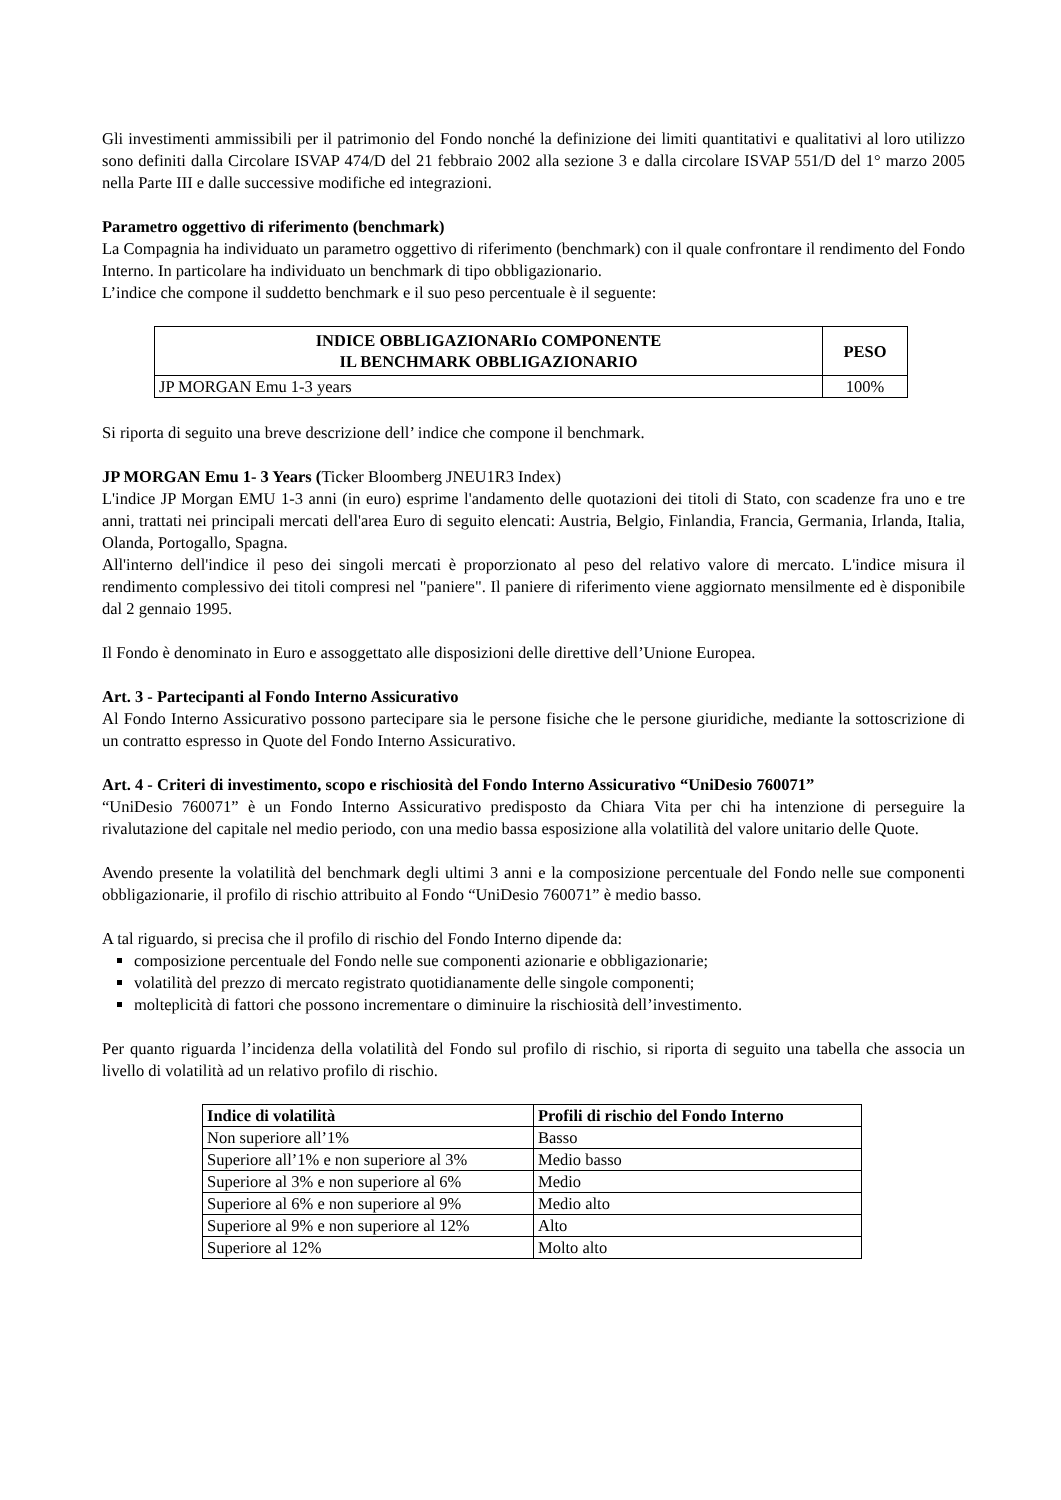Gli investimenti ammissibili per il patrimonio del Fondo nonché la definizione dei limiti quantitativi e qualitativi al loro utilizzo sono definiti dalla Circolare ISVAP 474/D del 21 febbraio 2002 alla sezione 3 e dalla circolare ISVAP 551/D del 1° marzo 2005 nella Parte III e dalle successive modifiche ed integrazioni.
Parametro oggettivo di riferimento (benchmark)
La Compagnia ha individuato un parametro oggettivo di riferimento (benchmark) con il quale confrontare il rendimento del Fondo Interno. In particolare ha individuato un benchmark di tipo obbligazionario.
L’indice che compone il suddetto benchmark e il suo peso percentuale è il seguente:
| INDICE OBBLIGAZIONARIo COMPONENTE IL BENCHMARK OBBLIGAZIONARIO | PESO |
| --- | --- |
| JP MORGAN Emu 1-3 years | 100% |
Si riporta di seguito una breve descrizione dell’ indice che compone il benchmark.
JP MORGAN Emu 1- 3 Years (Ticker Bloomberg JNEU1R3 Index)
L'indice JP Morgan EMU 1-3 anni (in euro) esprime l'andamento delle quotazioni dei titoli di Stato, con scadenze fra uno e tre anni, trattati nei principali mercati dell'area Euro di seguito elencati: Austria, Belgio, Finlandia, Francia, Germania, Irlanda, Italia, Olanda, Portogallo, Spagna.
All'interno dell'indice il peso dei singoli mercati è proporzionato al peso del relativo valore di mercato. L'indice misura il rendimento complessivo dei titoli compresi nel "paniere". Il paniere di riferimento viene aggiornato mensilmente ed è disponibile dal 2 gennaio 1995.
Il Fondo è denominato in Euro e assoggettato alle disposizioni delle direttive dell’Unione Europea.
Art. 3 - Partecipanti al Fondo Interno Assicurativo
Al Fondo Interno Assicurativo possono partecipare sia le persone fisiche che le persone giuridiche, mediante la sottoscrizione di un contratto espresso in Quote del Fondo Interno Assicurativo.
Art. 4 - Criteri di investimento, scopo e rischiosità del Fondo Interno Assicurativo “UniDesio 760071”
“UniDesio 760071” è un Fondo Interno Assicurativo predisposto da Chiara Vita per chi ha intenzione di perseguire la rivalutazione del capitale nel medio periodo, con una medio bassa esposizione alla volatilità del valore unitario delle Quote.
Avendo presente la volatilità del benchmark degli ultimi 3 anni e la composizione percentuale del Fondo nelle sue componenti obbligazionarie, il profilo di rischio attribuito al Fondo “UniDesio 760071” è medio basso.
A tal riguardo, si precisa che il profilo di rischio del Fondo Interno dipende da:
composizione percentuale del Fondo nelle sue componenti azionarie e obbligazionarie;
volatilità del prezzo di mercato registrato quotidianamente delle singole componenti;
molteplicità di fattori che possono incrementare o diminuire la rischiosità dell’investimento.
Per quanto riguarda l’incidenza della volatilità del Fondo sul profilo di rischio, si riporta di seguito una tabella che associa un livello di volatilità ad un relativo profilo di rischio.
| Indice di volatilità | Profili di rischio del Fondo Interno |
| --- | --- |
| Non superiore all’1% | Basso |
| Superiore all’1% e non superiore al 3% | Medio basso |
| Superiore al 3% e non superiore al 6% | Medio |
| Superiore al 6% e non superiore al 9% | Medio alto |
| Superiore al 9% e non superiore al 12% | Alto |
| Superiore al 12% | Molto alto |